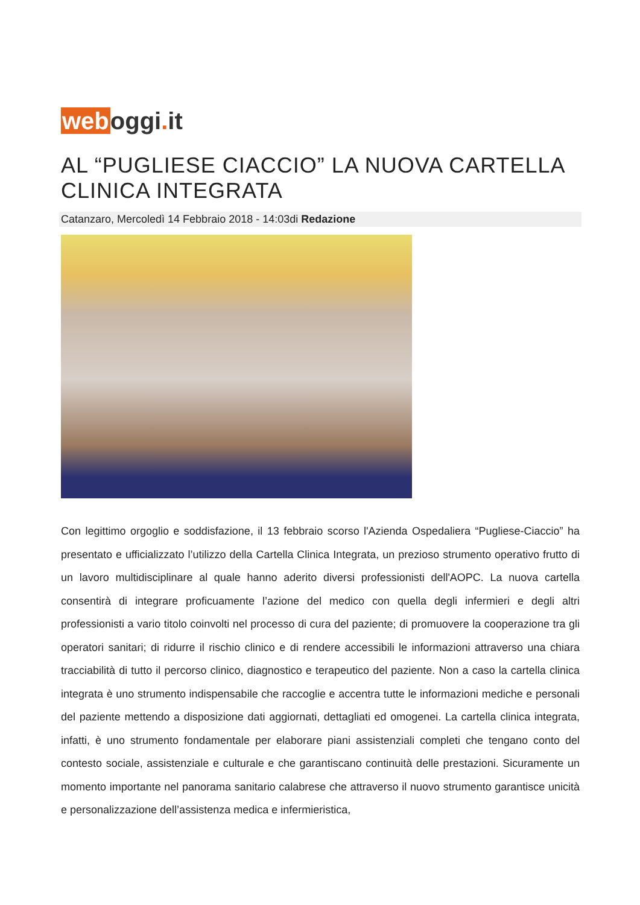web oggi. it
AL “PUGLIESE CIACCIO” LA NUOVA CARTELLA CLINICA INTEGRATA
Catanzaro, Mercoledì 14 Febbraio 2018 - 14:03di Redazione
Con legittimo orgoglio e soddisfazione, il 13 febbraio scorso l'Azienda Ospedaliera “Pugliese-Ciaccio” ha presentato e ufficializzato l’utilizzo della Cartella Clinica Integrata, un prezioso strumento operativo frutto di un lavoro multidisciplinare al quale hanno aderito diversi professionisti dell'AOPC. La nuova cartella consentirà di integrare proficuamente l’azione del medico con quella degli infermieri e degli altri professionisti a vario titolo coinvolti nel processo di cura del paziente; di promuovere la cooperazione tra gli operatori sanitari; di ridurre il rischio clinico e di rendere accessibili le informazioni attraverso una chiara tracciabilità di tutto il percorso clinico, diagnostico e terapeutico del paziente. Non a caso la cartella clinica integrata è uno strumento indispensabile che raccoglie e accentra tutte le informazioni mediche e personali del paziente mettendo a disposizione dati aggiornati, dettagliati ed omogenei. La cartella clinica integrata, infatti, è uno strumento fondamentale per elaborare piani assistenziali completi che tengano conto del contesto sociale, assistenziale e culturale e che garantiscano continuità delle prestazioni. Sicuramente un momento importante nel panorama sanitario calabrese che attraverso il nuovo strumento garantisce unicità e personalizzazione dell’assistenza medica e infermieristica,